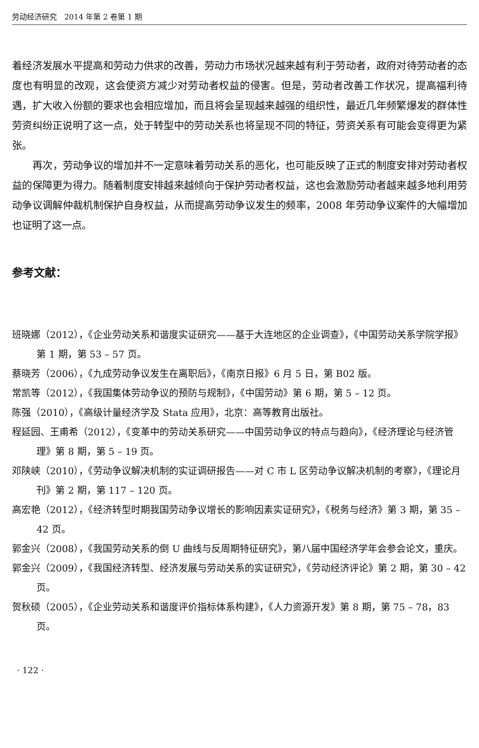劳动经济研究　2014 年第 2 卷第 1 期
着经济发展水平提高和劳动力供求的改善，劳动力市场状况越来越有利于劳动者，政府对待劳动者的态度也有明显的改观，这会使资方减少对劳动者权益的侵害。但是，劳动者改善工作状况，提高福利待遇，扩大收入份额的要求也会相应增加，而且将会呈现越来越强的组织性，最近几年频繁爆发的群体性劳资纠纷正说明了这一点，处于转型中的劳动关系也将呈现不同的特征，劳资关系有可能会变得更为紧张。
再次，劳动争议的增加并不一定意味着劳动关系的恶化，也可能反映了正式的制度安排对劳动者权益的保障更为得力。随着制度安排越来越倾向于保护劳动者权益，这也会激励劳动者越来越多地利用劳动争议调解仲裁机制保护自身权益，从而提高劳动争议发生的频率，2008 年劳动争议案件的大幅增加也证明了这一点。
参考文献：
班晓娜（2012），《企业劳动关系和谐度实证研究——基于大连地区的企业调查》，《中国劳动关系学院学报》第 1 期，第 53 – 57 页。
蔡晓芳（2006），《九成劳动争议发生在离职后》，《南京日报》6 月 5 日，第 B02 版。
常凯等（2012），《我国集体劳动争议的预防与规制》，《中国劳动》第 6 期，第 5 – 12 页。
陈强（2010），《高级计量经济学及 Stata 应用》，北京：高等教育出版社。
程延园、王甫希（2012），《变革中的劳动关系研究——中国劳动争议的特点与趋向》，《经济理论与经济管理》第 8 期，第 5 – 19 页。
邓陕峡（2010），《劳动争议解决机制的实证调研报告——对 C 市 L 区劳动争议解决机制的考察》，《理论月刊》第 2 期，第 117 – 120 页。
高宏艳（2012），《经济转型时期我国劳动争议增长的影响因素实证研究》，《税务与经济》第 3 期，第 35 – 42 页。
郭金兴（2008），《我国劳动关系的倒 U 曲线与反周期特征研究》，第八届中国经济学年会参会论文，重庆。
郭金兴（2009），《我国经济转型、经济发展与劳动关系的实证研究》，《劳动经济评论》第 2 期，第 30 – 42 页。
贺秋硕（2005），《企业劳动关系和谐度评价指标体系构建》，《人力资源开发》第 8 期，第 75 – 78，83 页。
· 122 ·